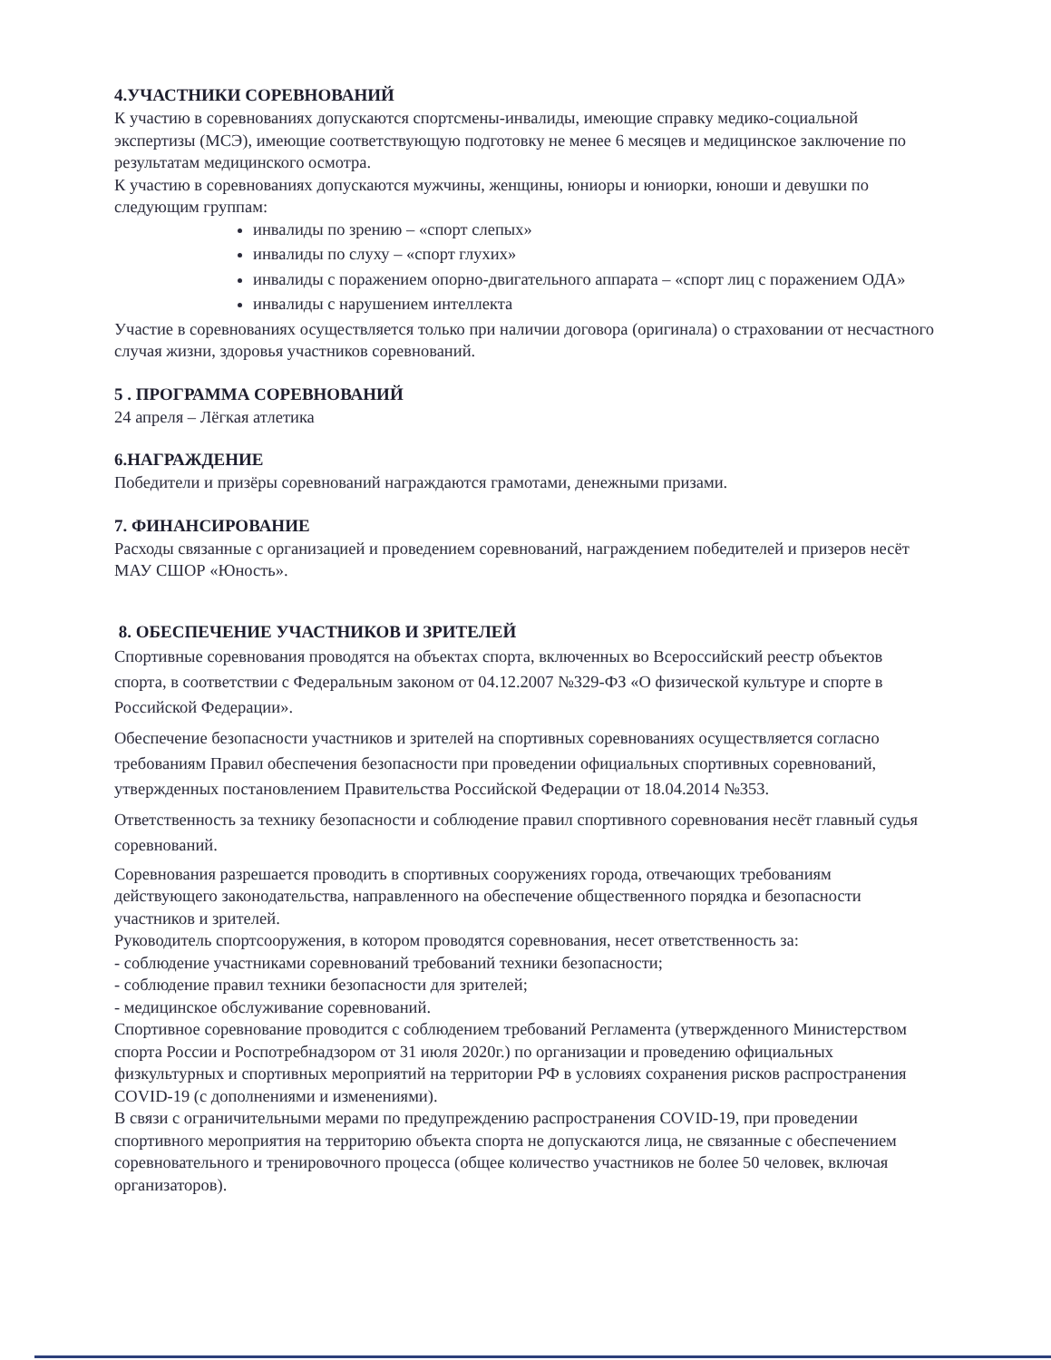4.УЧАСТНИКИ СОРЕВНОВАНИЙ
К участию в соревнованиях допускаются спортсмены-инвалиды, имеющие справку медико-социальной экспертизы (МСЭ), имеющие соответствующую подготовку не менее 6 месяцев и медицинское заключение по результатам медицинского осмотра.
К участию в соревнованиях допускаются мужчины, женщины, юниоры и юниорки, юноши и девушки по следующим группам:
инвалиды по зрению – «спорт слепых»
инвалиды по слуху – «спорт глухих»
инвалиды с поражением опорно-двигательного аппарата – «спорт лиц с поражением ОДА»
инвалиды с нарушением интеллекта
Участие в соревнованиях осуществляется только при наличии договора (оригинала) о страховании от несчастного случая жизни, здоровья участников соревнований.
5 . ПРОГРАММА СОРЕВНОВАНИЙ
24 апреля – Лёгкая атлетика
6.НАГРАЖДЕНИЕ
Победители и призёры соревнований награждаются грамотами, денежными призами.
7. ФИНАНСИРОВАНИЕ
Расходы связанные с организацией и проведением соревнований, награждением победителей и призеров несёт МАУ СШОР «Юность».
8. ОБЕСПЕЧЕНИЕ УЧАСТНИКОВ И ЗРИТЕЛЕЙ
Спортивные соревнования проводятся на объектах спорта, включенных во Всероссийский реестр объектов спорта, в соответствии с Федеральным законом от 04.12.2007 №329-ФЗ «О физической культуре и спорте в Российской Федерации».
Обеспечение безопасности участников и зрителей на спортивных соревнованиях осуществляется согласно требованиям Правил обеспечения безопасности при проведении официальных спортивных соревнований, утвержденных постановлением Правительства Российской Федерации от 18.04.2014 №353.
Ответственность за технику безопасности и соблюдение правил спортивного соревнования несёт главный судья соревнований.
Соревнования разрешается проводить в спортивных сооружениях города, отвечающих требованиям действующего законодательства, направленного на обеспечение общественного порядка и безопасности участников и зрителей.
Руководитель спортсооружения, в котором проводятся соревнования, несет ответственность за:
- соблюдение участниками соревнований требований техники безопасности;
- соблюдение правил техники безопасности для зрителей;
- медицинское обслуживание соревнований.
Спортивное соревнование проводится с соблюдением требований Регламента (утвержденного Министерством спорта России и Роспотребнадзором от 31 июля 2020г.) по организации и проведению официальных физкультурных и спортивных мероприятий на территории РФ в условиях сохранения рисков распространения COVID-19 (с дополнениями и изменениями).
В связи с ограничительными мерами по предупреждению распространения COVID-19, при проведении спортивного мероприятия на территорию объекта спорта не допускаются лица, не связанные с обеспечением соревновательного и тренировочного процесса (общее количество участников не более 50 человек, включая организаторов).